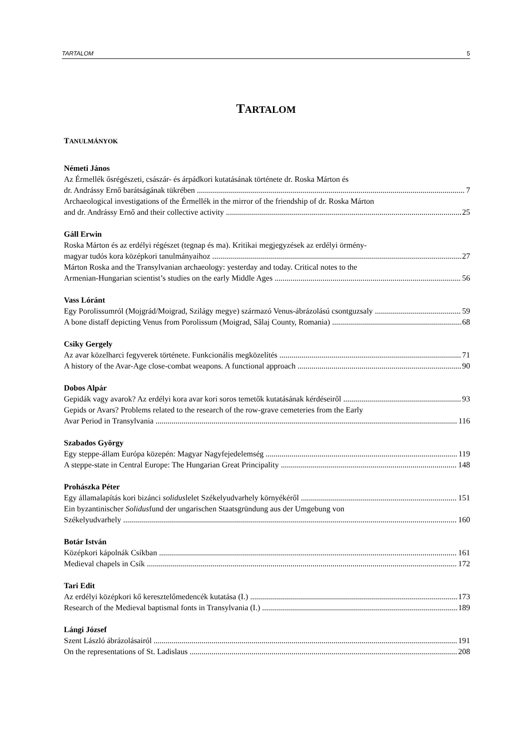TARTALOM 5
TARTALOM
TANULMÁNYOK
Németi János
Az Érmellék ősrégészeti, császár- és árpádkori kutatásának története dr. Roska Márton és
dr. Andrássy Ernő barátságának tükrében 7
Archaeological investigations of the Érmellék in the mirror of the friendship of dr. Roska Márton
and dr. Andrássy Ernő and their collective activity 25
Gáll Erwin
Roska Márton és az erdélyi régészet (tegnap és ma). Kritikai megjegyzések az erdélyi örmény-
magyar tudós kora középkori tanulmányaihoz 27
Márton Roska and the Transylvanian archaeology: yesterday and today. Critical notes to the
Armenian-Hungarian scientist’s studies on the early Middle Ages 56
Vass Lóránt
Egy Porolissumról (Mojgrád/Moigrad, Szilágy megye) származó Venus-ábrázolású csontguzsaly 59
A bone distaff depicting Venus from Porolissum (Moigrad, Sălaj County, Romania) 68
Csiky Gergely
Az avar közelharci fegyverek története. Funkcionális megközelítés 71
A history of the Avar-Age close-combat weapons. A functional approach 90
Dobos Alpár
Gepidák vagy avarok? Az erdélyi kora avar kori soros temetők kutatásának kérdéseiről 93
Gepids or Avars? Problems related to the research of the row-grave cemeteries from the Early
Avar Period in Transylvania 116
Szabados György
Egy steppe-állam Európa közepén: Magyar Nagyfejedelemség 119
A steppe-state in Central Europe: The Hungarian Great Principality 148
Prohászka Péter
Egy államalapítás kori bizánci soliduslelet Székelyudvarhely környékéről 151
Ein byzantinischer Solidusfund der ungarischen Staatsgründung aus der Umgebung von
Székelyudvarhely 160
Botár István
Középkori kápolnák Csíkban 161
Medieval chapels in Csík 172
Tari Edit
Az erdélyi középkori kő keresztelőmedencék kutatása (I.) 173
Research of the Medieval baptismal fonts in Transylvania (I.) 189
Lángi József
Szent László ábrázolásairól 191
On the representations of St. Ladislaus 208